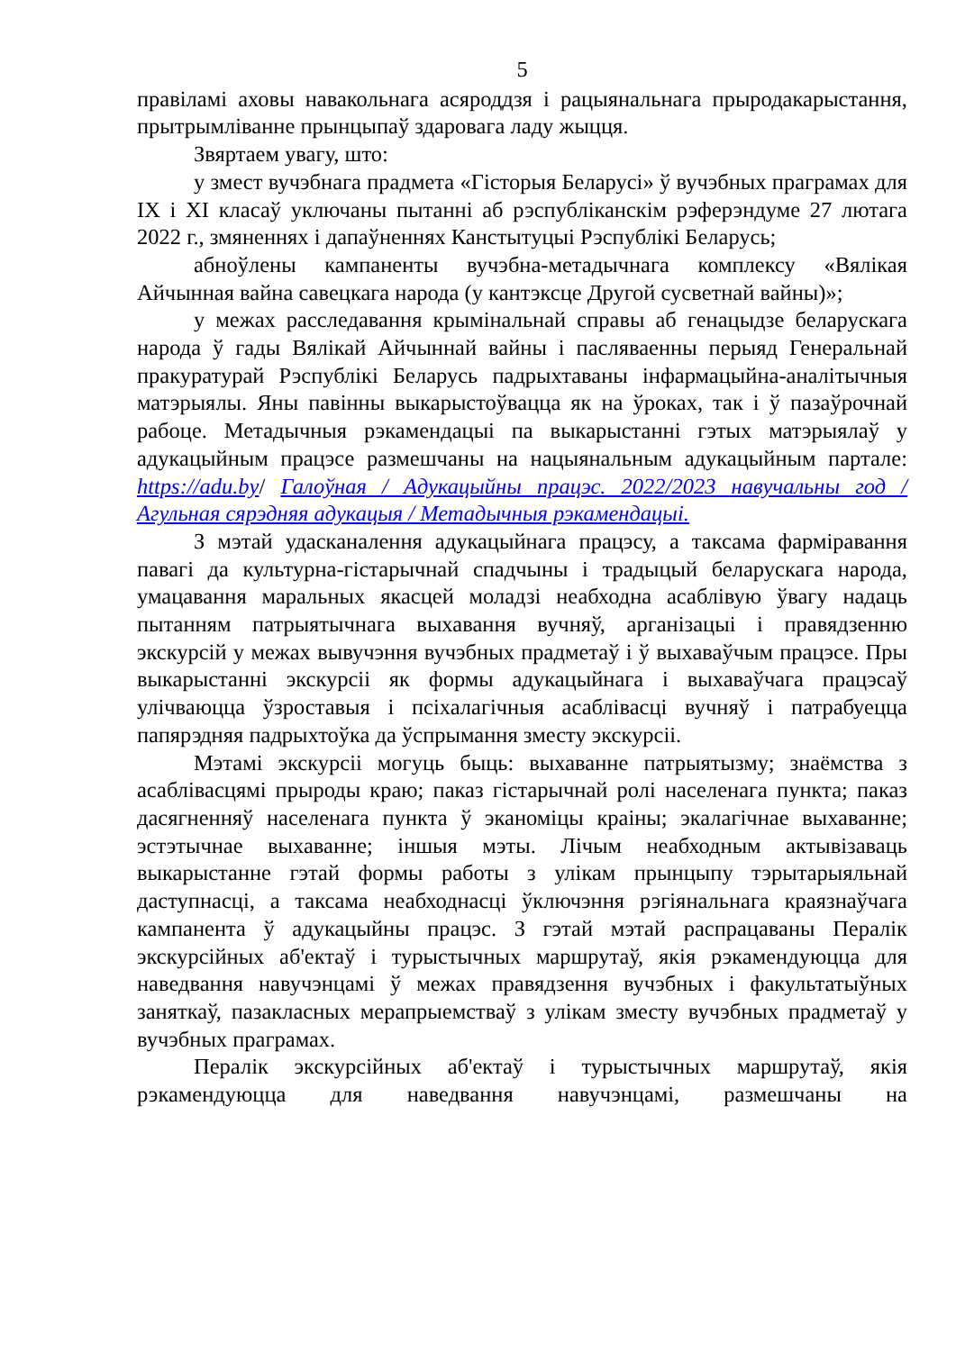5
правіламі аховы навакольнага асяроддзя і рацыянальнага прыродакарыстання, прытрымліванне прынцыпаў здаровага ладу жыцця.
Звяртаем увагу, што:
у змест вучэбнага прадмета «Гісторыя Беларусі» ў вучэбных праграмах для IX і XI класаў уключаны пытанні аб рэспубліканскім рэферэндуме 27 лютага 2022 г., змяненнях і дапаўненнях Канстытуцыі Рэспублікі Беларусь;
абноўлены кампаненты вучэбна-метадычнага комплексу «Вялікая Айчынная вайна савецкага народа (у кантэксце Другой сусветнай вайны)»;
у межах расследавання крымінальнай справы аб генацыдзе беларускага народа ў гады Вялікай Айчыннай вайны і пасляваенны перыяд Генеральнай пракуратурай Рэспублікі Беларусь падрыхтаваны інфармацыйна-аналітычныя матэрыялы. Яны павінны выкарыстоўвацца як на ўроках, так і ў пазаўрочнай рабоце. Метадычныя рэкамендацыі па выкарыстанні гэтых матэрыялаў у адукацыйным працэсе размешчаны на нацыянальным адукацыйным партале: https://adu.by/ Галоўная / Адукацыйны працэс. 2022/2023 навучальны год / Агульная сярэдняя адукацыя / Метадычныя рэкамендацыі.
З мэтай удасканалення адукацыйнага працэсу, а таксама фарміравання павагі да культурна-гістарычнай спадчыны і традыцый беларускага народа, умацавання маральных якасцей моладзі неабходна асаблівую ўвагу надаць пытанням патрыятычнага выхавання вучняў, арганізацыі і правядзенню экскурсій у межах вывучэння вучэбных прадметаў і ў выхаваўчым працэсе. Пры выкарыстанні экскурсіі як формы адукацыйнага і выхаваўчага працэсаў улічваюцца ўзроставыя і псіхалагічныя асаблівасці вучняў і патрабуецца папярэдняя падрыхтоўка да ўспрымання зместу экскурсіі.
Мэтамі экскурсіі могуць быць: выхаванне патрыятызму; знаёмства з асаблівасцямі прыроды краю; паказ гістарычнай ролі населенага пункта; паказ дасягненняў населенага пункта ў эканоміцы краіны; экалагічнае выхаванне; эстэтычнае выхаванне; іншыя мэты. Лічым неабходным актывізаваць выкарыстанне гэтай формы работы з улікам прынцыпу тэрытарыяльнай даступнасці, а таксама неабходнасці ўключэння рэгіянальнага краязнаўчага кампанента ў адукацыйны працэс. З гэтай мэтай распрацаваны Пералік экскурсійных аб'ектаў і турыстычных маршрутаў, якія рэкамендуюцца для наведвання навучэнцамі ў межах правядзення вучэбных і факультатыўных заняткаў, пазакласных мерапрыемстваў з улікам зместу вучэбных прадметаў у вучэбных праграмах.
Пералік экскурсійных аб'ектаў і турыстычных маршрутаў, якія рэкамендуюцца для наведвання навучэнцамі, размешчаны на